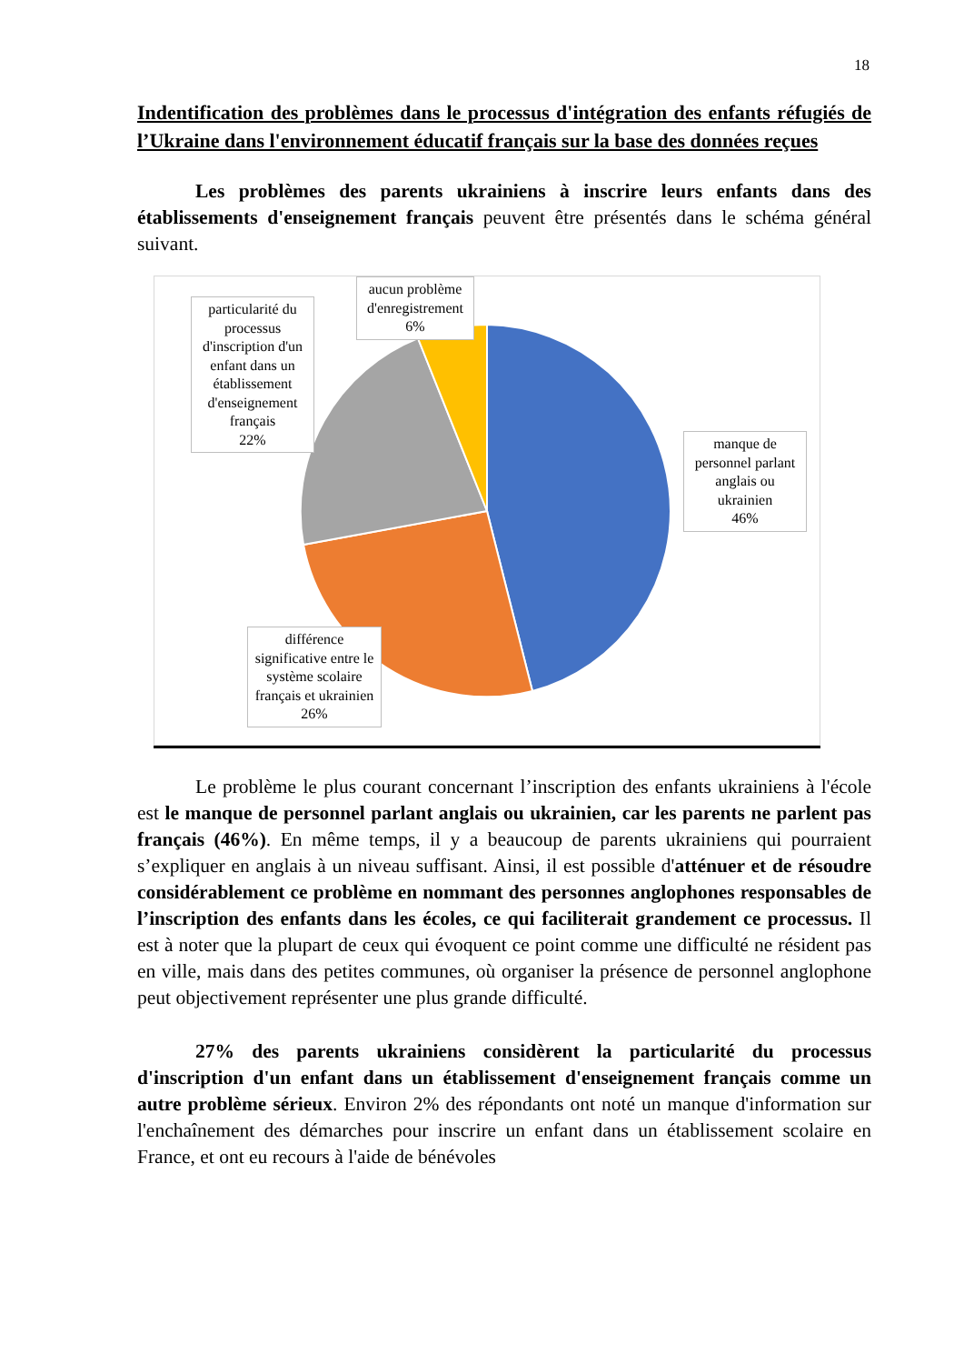18
Indentification des problèmes dans le processus d'intégration des enfants réfugiés de l’Ukraine dans l'environnement éducatif français sur la base des données reçues
Les problèmes des parents ukrainiens à inscrire leurs enfants dans des établissements d'enseignement français peuvent être présentés dans le schéma général suivant.
aucun problème d'enregistrement
6%
particularité du processus d'inscription d'un enfant dans un établissement d'enseignement français
22%
manque de personnel parlant anglais ou ukrainien
46%
différence significative entre le système scolaire français et ukrainien
26%
Le problème le plus courant concernant l’inscription des enfants ukrainiens à l'école est le manque de personnel parlant anglais ou ukrainien, car les parents ne parlent pas français (46%). En même temps, il y a beaucoup de parents ukrainiens qui pourraient s’expliquer en anglais à un niveau suffisant. Ainsi, il est possible d'atténuer et de résoudre considérablement ce problème en nommant des personnes anglophones responsables de l’inscription des enfants dans les écoles, ce qui faciliterait grandement ce processus. Il est à noter que la plupart de ceux qui évoquent ce point comme une difficulté ne résident pas en ville, mais dans des petites communes, où organiser la présence de personnel anglophone peut objectivement représenter une plus grande difficulté.
27% des parents ukrainiens considèrent la particularité du processus d'inscription d'un enfant dans un établissement d'enseignement français comme un autre problème sérieux. Environ 2% des répondants ont noté un manque d'information sur l'enchaînement des démarches pour inscrire un enfant dans un établissement scolaire en France, et ont eu recours à l'aide de bénévoles